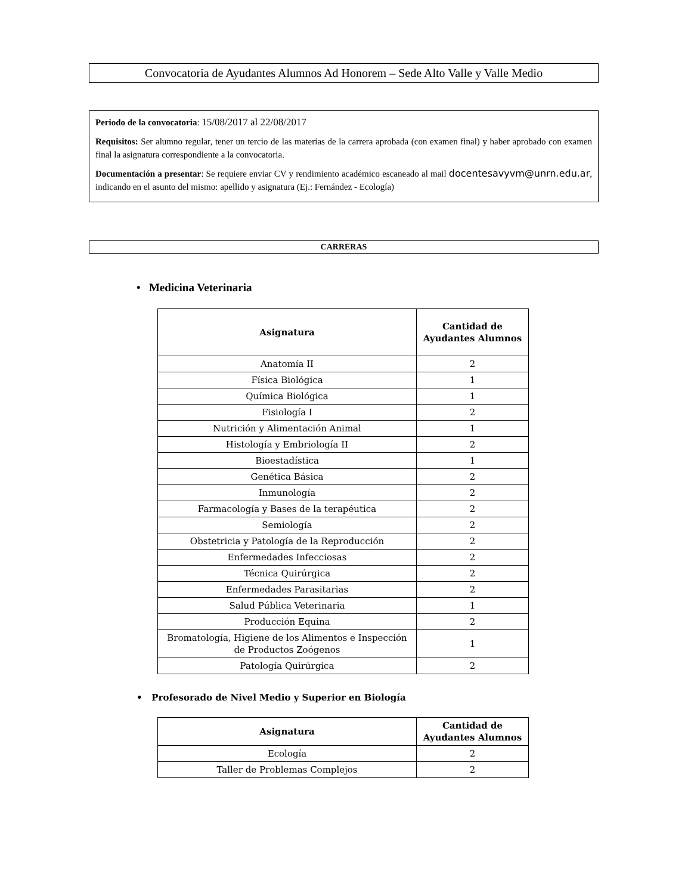Convocatoria de Ayudantes Alumnos Ad Honorem – Sede Alto Valle y Valle Medio
Periodo de la convocatoria: 15/08/2017 al 22/08/2017
Requisitos: Ser alumno regular, tener un tercio de las materias de la carrera aprobada (con examen final) y haber aprobado con examen final la asignatura correspondiente a la convocatoria.
Documentación a presentar: Se requiere enviar CV y rendimiento académico escaneado al mail docentesavyvm@unrn.edu.ar, indicando en el asunto del mismo: apellido y asignatura (Ej.: Fernández - Ecología)
CARRERAS
• Medicina Veterinaria
| Asignatura | Cantidad de Ayudantes Alumnos |
| --- | --- |
| Anatomía II | 2 |
| Física Biológica | 1 |
| Química Biológica | 1 |
| Fisiología I | 2 |
| Nutrición y Alimentación Animal | 1 |
| Histología y Embriología II | 2 |
| Bioestadística | 1 |
| Genética Básica | 2 |
| Inmunología | 2 |
| Farmacología y Bases de la terapéutica | 2 |
| Semiología | 2 |
| Obstetricia y Patología de la Reproducción | 2 |
| Enfermedades Infecciosas | 2 |
| Técnica Quirúrgica | 2 |
| Enfermedades Parasitarias | 2 |
| Salud Pública Veterinaria | 1 |
| Producción Equina | 2 |
| Bromatología, Higiene de los Alimentos e Inspección de Productos Zoógenos | 1 |
| Patología Quirúrgica | 2 |
• Profesorado de Nivel Medio y Superior en Biología
| Asignatura | Cantidad de Ayudantes Alumnos |
| --- | --- |
| Ecología | 2 |
| Taller de Problemas Complejos | 2 |